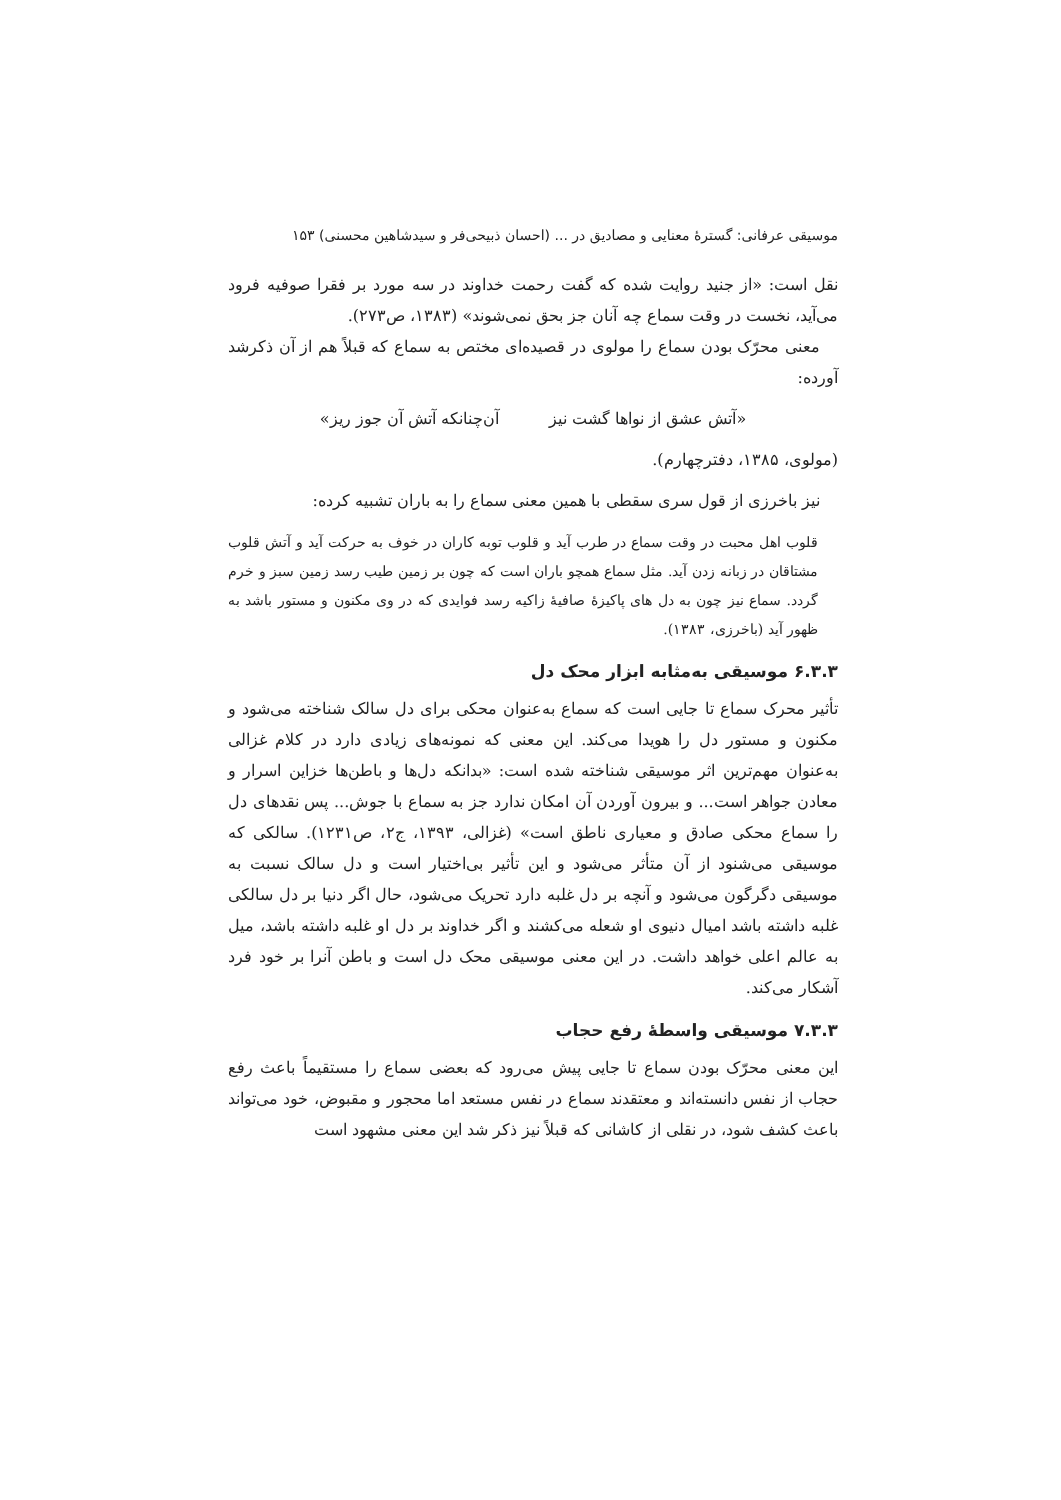موسیقی عرفانی: گسترهٔ معنایی و مصادیق در ... (احسان ذبیحی‌فر و سیدشاهین محسنی) ۱۵۳
نقل است: «از جنید روایت شده که گفت رحمت خداوند در سه مورد بر فقرا صوفیه فرود می‌آید، نخست در وقت سماع چه آنان جز بحق نمی‌شوند» (۱۳۸۳، ص۲۷۳).
معنی محرّک بودن سماع را مولوی در قصیده‌ای مختص به سماع که قبلاً هم از آن ذکرشد آورده:
«آتش عشق از نواها گشت نیز آن‌چنانکه آتش آن جوز ریز»
(مولوی، ۱۳۸۵، دفترچهارم).
نیز باخرزی از قول سری سقطی با همین معنی سماع را به باران تشبیه کرده:
قلوب اهل محبت در وقت سماع در طرب آید و قلوب توبه کاران در خوف به حرکت آید و آتش قلوب مشتاقان در زبانه زدن آید. مثل سماع همچو باران است که چون بر زمین طیب رسد زمین سبز و خرم گردد. سماع نیز چون به دل های پاکیزهٔ صافیهٔ زاکیه رسد فوایدی که در وی مکنون و مستور باشد به ظهور آید (باخرزی، ۱۳۸۳).
۶.۳.۳ موسیقی به‌مثابه ابزار محک دل
تأثیر محرک سماع تا جایی است که سماع به‌عنوان محکی برای دل سالک شناخته می‌شود و مکنون و مستور دل را هویدا می‌کند. این معنی که نمونه‌های زیادی دارد در کلام غزالی به‌عنوان مهم‌ترین اثر موسیقی شناخته شده است: «بدانکه دل‌ها و باطن‌ها خزاین اسرار و معادن جواهر است... و بیرون آوردن آن امکان ندارد جز به سماع با جوش... پس نقدهای دل را سماع محکی صادق و معیاری ناطق است» (غزالی، ۱۳۹۳، ج۲، ص۱۲۳۱). سالکی که موسیقی می‌شنود از آن متأثر می‌شود و این تأثیر بی‌اختیار است و دل سالک نسبت به موسیقی دگرگون می‌شود و آنچه بر دل غلبه دارد تحریک می‌شود، حال اگر دنیا بر دل سالکی غلبه داشته باشد امیال دنیوی او شعله می‌کشند و اگر خداوند بر دل او غلبه داشته باشد، میل به عالم اعلی خواهد داشت. در این معنی موسیقی محک دل است و باطن آنرا بر خود فرد آشکار می‌کند.
۷.۳.۳ موسیقی واسطهٔ رفع حجاب
این معنی محرّک بودن سماع تا جایی پیش می‌رود که بعضی سماع را مستقیماً باعث رفع حجاب از نفس دانسته‌اند و معتقدند سماع در نفس مستعد اما محجور و مقبوض، خود می‌تواند باعث کشف شود، در نقلی از کاشانی که قبلاً نیز ذکر شد این معنی مشهود است